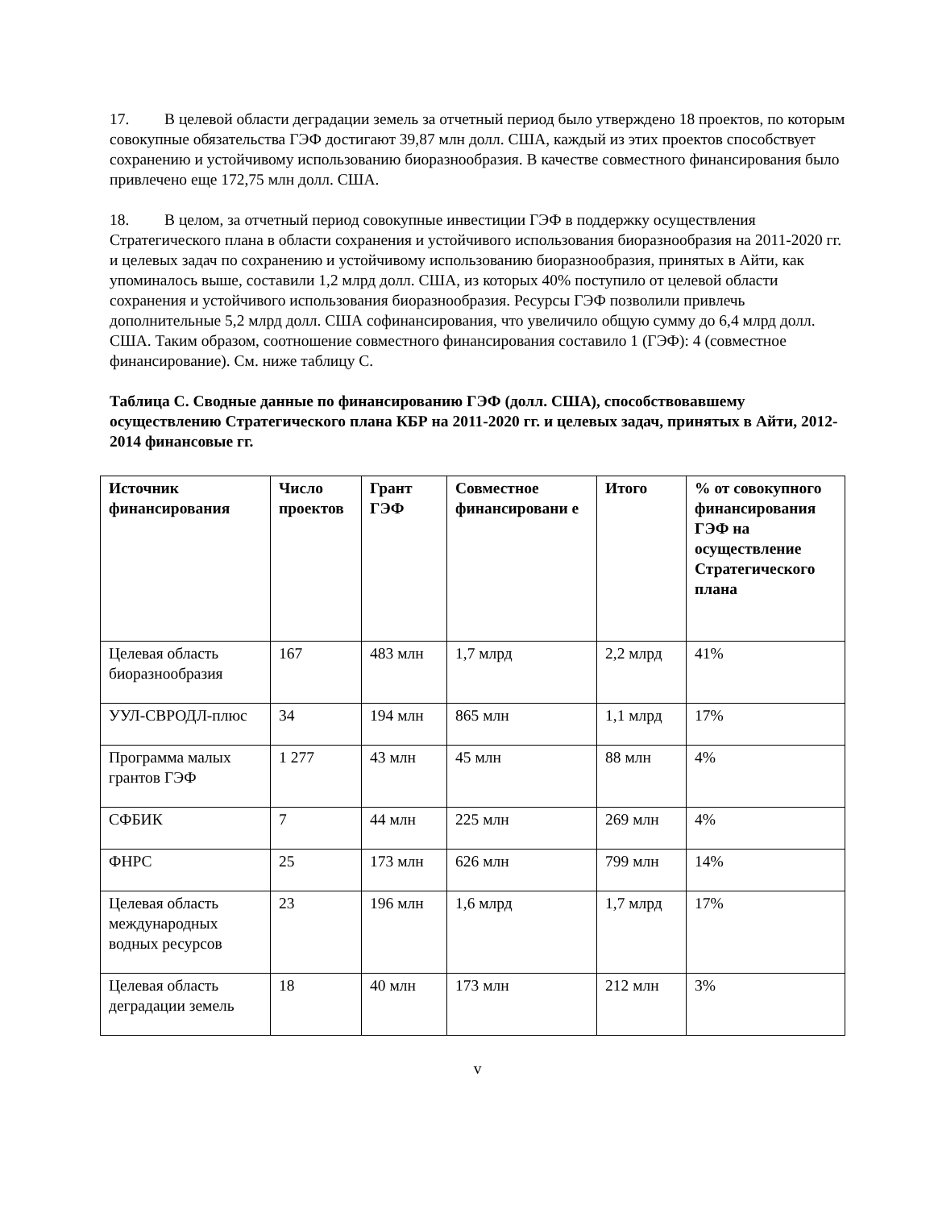17. В целевой области деградации земель за отчетный период было утверждено 18 проектов, по которым совокупные обязательства ГЭФ достигают 39,87 млн долл. США, каждый из этих проектов способствует сохранению и устойчивому использованию биоразнообразия. В качестве совместного финансирования было привлечено еще 172,75 млн долл. США.
18. В целом, за отчетный период совокупные инвестиции ГЭФ в поддержку осуществления Стратегического плана в области сохранения и устойчивого использования биоразнообразия на 2011-2020 гг. и целевых задач по сохранению и устойчивому использованию биоразнообразия, принятых в Айти, как упоминалось выше, составили 1,2 млрд долл. США, из которых 40% поступило от целевой области сохранения и устойчивого использования биоразнообразия. Ресурсы ГЭФ позволили привлечь дополнительные 5,2 млрд долл. США софинансирования, что увеличило общую сумму до 6,4 млрд долл. США. Таким образом, соотношение совместного финансирования составило 1 (ГЭФ): 4 (совместное финансирование). См. ниже таблицу С.
Таблица С. Сводные данные по финансированию ГЭФ (долл. США), способствовавшему осуществлению Стратегического плана КБР на 2011-2020 гг. и целевых задач, принятых в Айти, 2012-2014 финансовые гг.
| Источник финансирования | Число проектов | Грант ГЭФ | Совместное финансировани е | Итого | % от совокупного финансирования ГЭФ на осуществление Стратегического плана |
| --- | --- | --- | --- | --- | --- |
| Целевая область биоразнообразия | 167 | 483 млн | 1,7 млрд | 2,2 млрд | 41% |
| УУЛ-СВРОДЛ-плюс | 34 | 194 млн | 865 млн | 1,1 млрд | 17% |
| Программа малых грантов ГЭФ | 1 277 | 43 млн | 45 млн | 88 млн | 4% |
| СФБИК | 7 | 44 млн | 225 млн | 269 млн | 4% |
| ФНРС | 25 | 173 млн | 626 млн | 799 млн | 14% |
| Целевая область международных водных ресурсов | 23 | 196 млн | 1,6 млрд | 1,7 млрд | 17% |
| Целевая область деградации земель | 18 | 40 млн | 173 млн | 212 млн | 3% |
v